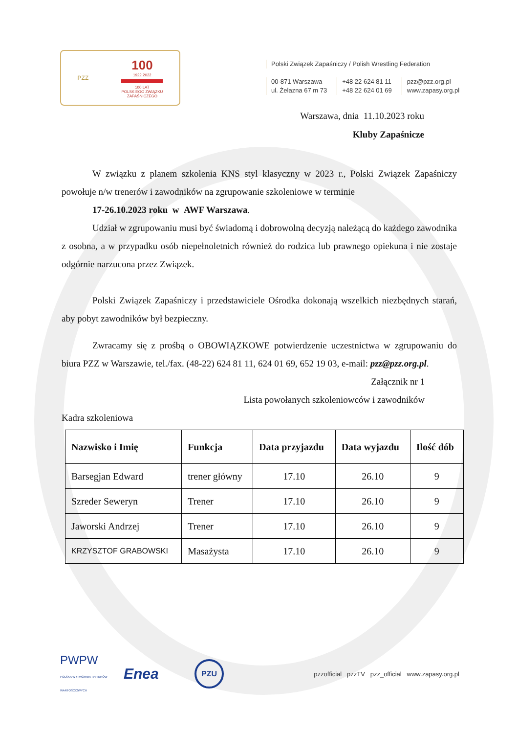PZZ
100
1922 2022
100 LAT
POLSKIEGO ZWIĄZKU
ZAPAŚNICZEGO
Polski Związek Zapaśniczy / Polish Wrestling Federation
00-871 Warszawa
ul. Żelazna 67 m 73
+48 22 624 81 11
+48 22 624 01 69
pzz@pzz.org.pl
www.zapasy.org.pl
Warszawa, dnia 11.10.2023 roku
Kluby Zapaśnicze
W związku z planem szkolenia KNS styl klasyczny w 2023 r., Polski Związek Zapaśniczy powołuje n/w trenerów i zawodników na zgrupowanie szkoleniowe w terminie
17-26.10.2023 roku w AWF Warszawa.
Udział w zgrupowaniu musi być świadomą i dobrowolną decyzją należącą do każdego zawodnika z osobna, a w przypadku osób niepełnoletnich również do rodzica lub prawnego opiekuna i nie zostaje odgórnie narzucona przez Związek.
Polski Związek Zapaśniczy i przedstawiciele Ośrodka dokonają wszelkich niezbędnych starań, aby pobyt zawodników był bezpieczny.
Zwracamy się z prośbą o OBOWIĄZKOWE potwierdzenie uczestnictwa w zgrupowaniu do biura PZZ w Warszawie, tel./fax. (48-22) 624 81 11, 624 01 69, 652 19 03, e-mail: pzz@pzz.org.pl.
Załącznik nr 1
Lista powołanych szkoleniowców i zawodników
Kadra szkoleniowa
| Nazwisko i Imię | Funkcja | Data przyjazdu | Data wyjazdu | Ilość dób |
| --- | --- | --- | --- | --- |
| Barsegjan Edward | trener główny | 17.10 | 26.10 | 9 |
| Szreder Seweryn | Trener | 17.10 | 26.10 | 9 |
| Jaworski Andrzej | Trener | 17.10 | 26.10 | 9 |
| KRZYSZTOF GRABOWSKI | Masażysta | 17.10 | 26.10 | 9 |
PWPW
POLSKA WYTWÓRNIA PAPIERÓW WARTOŚCIOWYCH
Enea
PZU
pzzofficial pzzTV pzz_official www.zapasy.org.pl